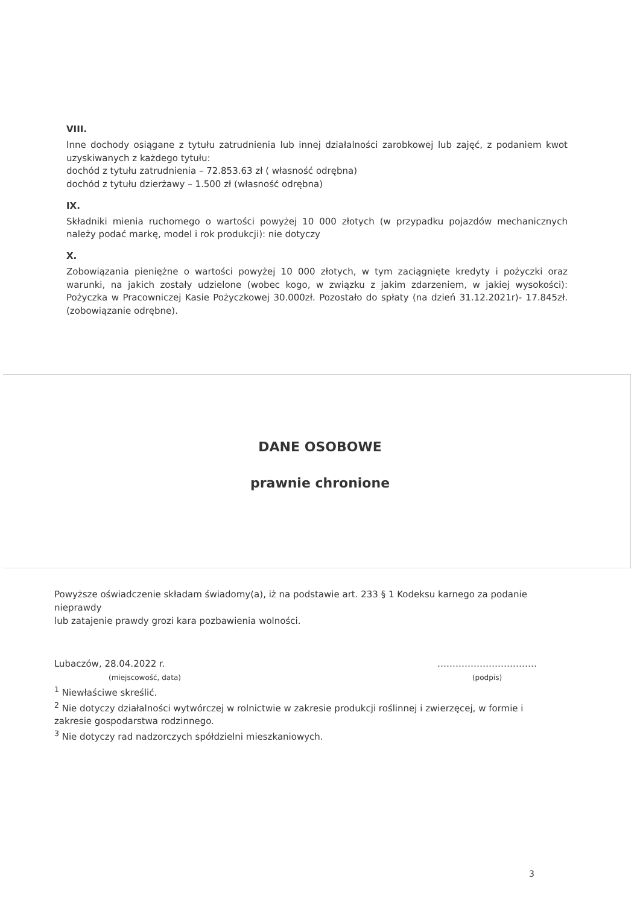VIII.
Inne dochody osiągane z tytułu zatrudnienia lub innej działalności zarobkowej lub zajęć, z podaniem kwot uzyskiwanych z każdego tytułu:
dochód z tytułu zatrudnienia – 72.853.63 zł ( własność odrębna)
dochód z tytułu dzierżawy – 1.500 zł (własność odrębna)
IX.
Składniki mienia ruchomego o wartości powyżej 10 000 złotych (w przypadku pojazdów mechanicznych należy podać markę, model i rok produkcji): nie dotyczy
X.
Zobowiązania pieniężne o wartości powyżej 10 000 złotych, w tym zaciągnięte kredyty i pożyczki oraz warunki, na jakich zostały udzielone (wobec kogo, w związku z jakim zdarzeniem, w jakiej wysokości): Pożyczka w Pracowniczej Kasie Pożyczkowej 30.000zł. Pozostało do spłaty (na dzień 31.12.2021r)- 17.845zł.(zobowiązanie odrębne).
DANE OSOBOWE
prawnie chronione
Powyższe oświadczenie składam świadomy(a), iż na podstawie art. 233 § 1 Kodeksu karnego za podanie nieprawdy
lub zatajenie prawdy grozi kara pozbawienia wolności.
Lubaczów, 28.04.2022 r.
(miejscowość, data)
……………………………
(podpis)
<sup>1</sup> Niewłaściwe skreślić.
<sup>2</sup> Nie dotyczy działalności wytwórczej w rolnictwie w zakresie produkcji roślinnej i zwierzęcej, w formie i zakresie gospodarstwa rodzinnego.
<sup>3</sup> Nie dotyczy rad nadzorczych spółdzielni mieszkaniowych.
3